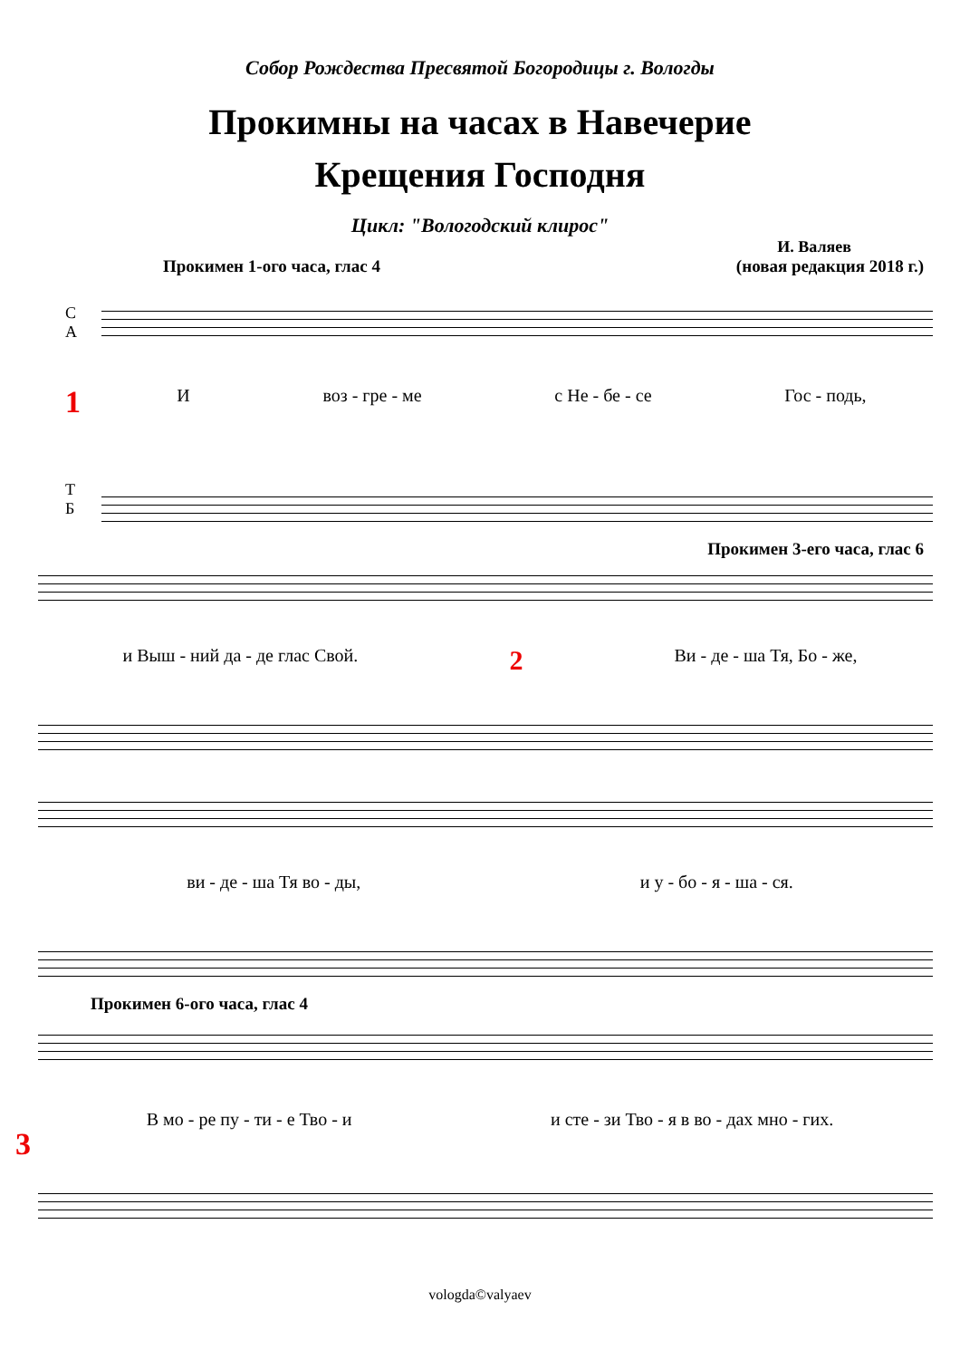Собор Рождества Пресвятой Богородицы г. Вологды
Прокимны на часах в Навечерие
Крещения Господня
Цикл: "Вологодский клирос"
И. Валяев
Прокимен 1-ого часа, глас 4 (новая редакция 2018 г.)
С
А
1
Т
Б
Ивоз - гре - ме с Не - бе - се Гос - подь,
Прокимен 3-его часа, глас 6
и Выш - ний да - де глас Свой. 2 Ви - де - ша Тя, Бо - же,
ви - де - ша Тя во - ды, и у - бо - я - ша - ся.
Прокимен 6-ого часа, глас 4
3
В мо - ре пу - ти - е Тво - и и сте - зи Тво - я в во - дах мно - гих.
vologda©valyaev